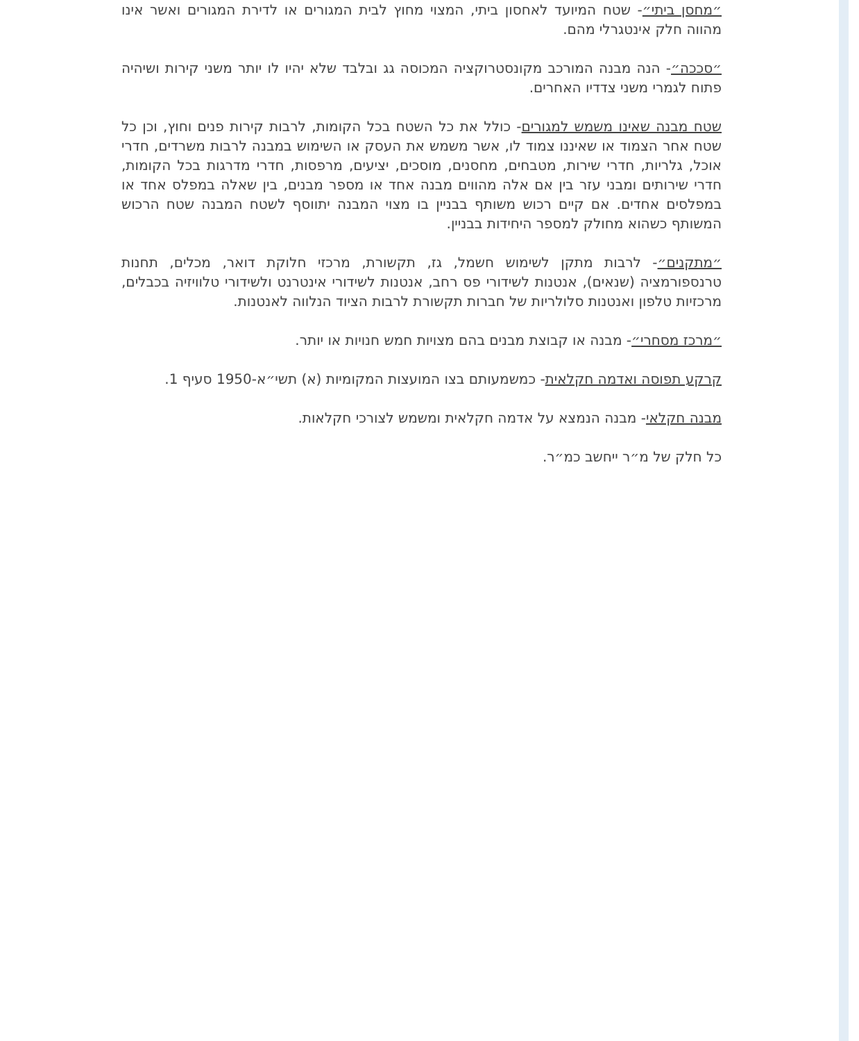״מחסן ביתי״- שטח המיועד לאחסון ביתי, המצוי מחוץ לבית המגורים או לדירת המגורים ואשר אינו מהווה חלק אינטגרלי מהם.
״סככה״- הנה מבנה המורכב מקונסטרוקציה המכוסה גג ובלבד שלא יהיו לו יותר משני קירות ושיהיה פתוח לגמרי משני צדדיו האחרים.
שטח מבנה שאינו משמש למגורים- כולל את כל השטח בכל הקומות, לרבות קירות פנים וחוץ, וכן כל שטח אחר הצמוד או שאיננו צמוד לו, אשר משמש את העסק או השימוש במבנה לרבות משרדים, חדרי אוכל, גלריות, חדרי שירות, מטבחים, מחסנים, מוסכים, יציעים, מרפסות, חדרי מדרגות בכל הקומות, חדרי שירותים ומבני עזר בין אם אלה מהווים מבנה אחד או מספר מבנים, בין שאלה במפלס אחד או במפלסים אחדים. אם קיים רכוש משותף בבניין בו מצוי המבנה יתווסף לשטח המבנה שטח הרכוש המשותף כשהוא מחולק למספר היחידות בבניין.
״מתקנים״- לרבות מתקן לשימוש חשמל, גז, תקשורת, מרכזי חלוקת דואר, מכלים, תחנות טרנספורמציה (שנאים), אנטנות לשידורי פס רחב, אנטנות לשידורי אינטרנט ולשידורי טלוויזיה בכבלים, מרכזיות טלפון ואנטנות סלולריות של חברות תקשורת לרבות הציוד הנלווה לאנטנות.
״מרכז מסחרי״- מבנה או קבוצת מבנים בהם מצויות חמש חנויות או יותר.
קרקע תפוסה ואדמה חקלאית- כמשמעותם בצו המועצות המקומיות (א) תשי״א-1950 סעיף 1.
מבנה חקלאי- מבנה הנמצא על אדמה חקלאית ומשמש לצורכי חקלאות.
כל חלק של מ״ר ייחשב כמ״ר.